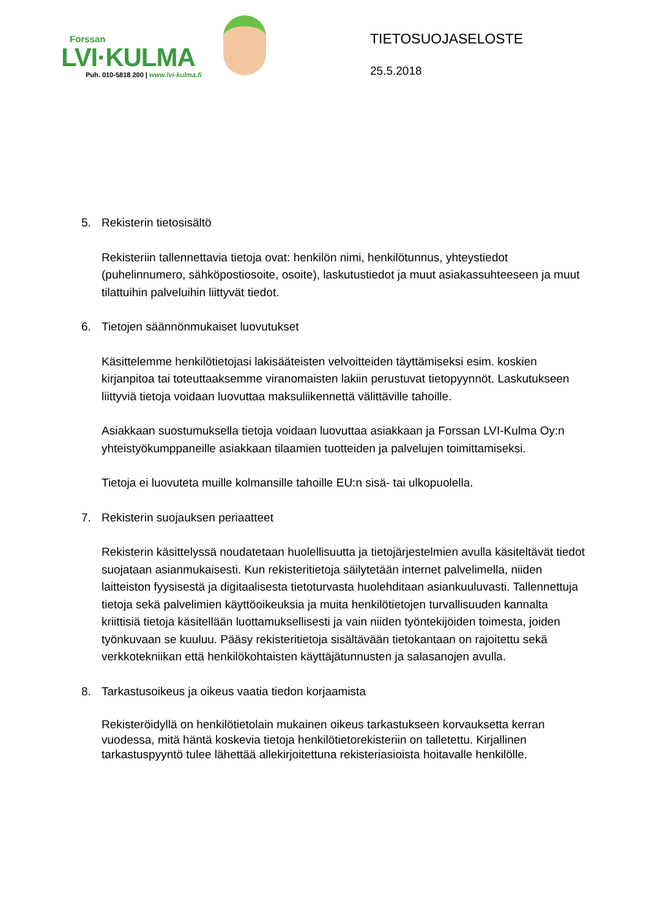Forssan
LVI·KULMA
Puh. 010-5818 200 | www.lvi-kulma.fi
TIETOSUOJASELOSTE
25.5.2018
5. Rekisterin tietosisältö
Rekisteriin tallennettavia tietoja ovat: henkilön nimi, henkilötunnus, yhteystiedot (puhelinnumero, sähköpostiosoite, osoite), laskutustiedot ja muut asiakassuhteeseen ja muut tilattuihin palveluihin liittyvät tiedot.
6. Tietojen säännönmukaiset luovutukset
Käsittelemme henkilötietojasi lakisääteisten velvoitteiden täyttämiseksi esim. koskien kirjanpitoa tai toteuttaaksemme viranomaisten lakiin perustuvat tietopyynnöt. Laskutukseen liittyviä tietoja voidaan luovuttaa maksuliikennettä välittäville tahoille.
Asiakkaan suostumuksella tietoja voidaan luovuttaa asiakkaan ja Forssan LVI-Kulma Oy:n yhteistyökumppaneille asiakkaan tilaamien tuotteiden ja palvelujen toimittamiseksi.
Tietoja ei luovuteta muille kolmansille tahoille EU:n sisä- tai ulkopuolella.
7. Rekisterin suojauksen periaatteet
Rekisterin käsittelyssä noudatetaan huolellisuutta ja tietojärjestelmien avulla käsiteltävät tiedot suojataan asianmukaisesti. Kun rekisteritietoja säilytetään internet palvelimella, niiden laitteiston fyysisestä ja digitaalisesta tietoturvasta huolehditaan asiankuuluvasti. Tallennettuja tietoja sekä palvelimien käyttöoikeuksia ja muita henkilötietojen turvallisuuden kannalta kriittisiä tietoja käsitellään luottamuksellisesti ja vain niiden työntekijöiden toimesta, joiden työnkuvaan se kuuluu. Pääsy rekisteritietoja sisältävään tietokantaan on rajoitettu sekä verkkotekniikan että henkilökohtaisten käyttäjätunnusten ja salasanojen avulla.
8. Tarkastusoikeus ja oikeus vaatia tiedon korjaamista
Rekisteröidyllä on henkilötietolain mukainen oikeus tarkastukseen korvauksetta kerran vuodessa, mitä häntä koskevia tietoja henkilötietorekisteriin on talletettu. Kirjallinen tarkastuspyyntö tulee lähettää allekirjoitettuna rekisteriasioista hoitavalle henkilölle.